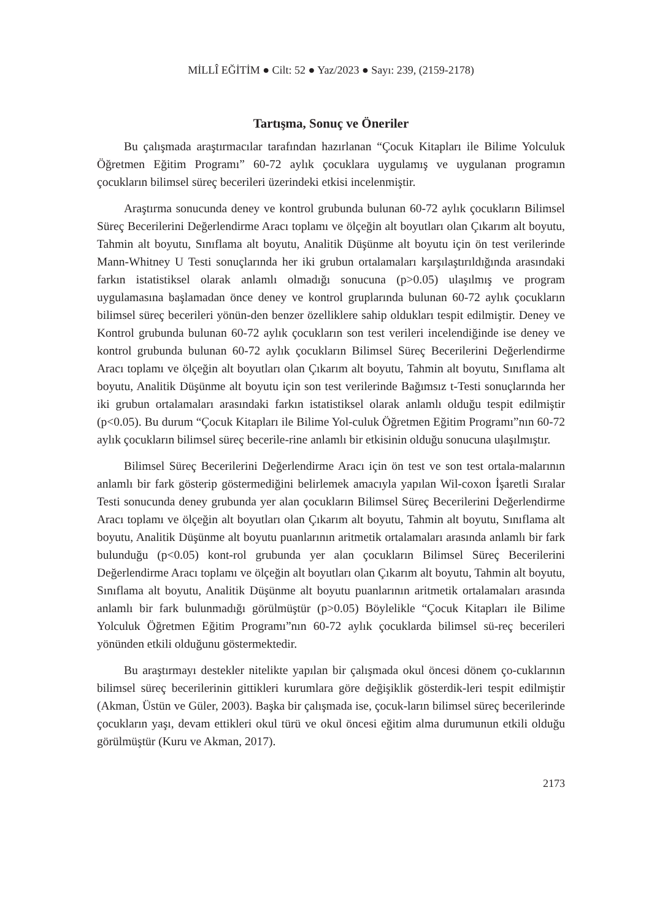MİLLÎ EĞİTİM ● Cilt: 52 ● Yaz/2023 ● Sayı: 239, (2159-2178)
Tartışma, Sonuç ve Öneriler
Bu çalışmada araştırmacılar tarafından hazırlanan “Çocuk Kitapları ile Bilime Yolculuk Öğretmen Eğitim Programı” 60-72 aylık çocuklara uygulamış ve uygulanan programın çocukların bilimsel süreç becerileri üzerindeki etkisi incelenmiştir.
Araştırma sonucunda deney ve kontrol grubunda bulunan 60-72 aylık çocukların Bilimsel Süreç Becerilerini Değerlendirme Aracı toplamı ve ölçeğin alt boyutları olan Çıkarım alt boyutu, Tahmin alt boyutu, Sınıflama alt boyutu, Analitik Düşünme alt boyutu için ön test verilerinde Mann-Whitney U Testi sonuçlarında her iki grubun ortalamaları karşılaştırıldığında arasındaki farkın istatistiksel olarak anlamlı olmadığı sonucuna (p>0.05) ulaşılmış ve program uygulamasına başlamadan önce deney ve kontrol gruplarında bulunan 60-72 aylık çocukların bilimsel süreç becerileri yönün-den benzer özelliklere sahip oldukları tespit edilmiştir. Deney ve Kontrol grubunda bulunan 60-72 aylık çocukların son test verileri incelendiğinde ise deney ve kontrol grubunda bulunan 60-72 aylık çocukların Bilimsel Süreç Becerilerini Değerlendirme Aracı toplamı ve ölçeğin alt boyutları olan Çıkarım alt boyutu, Tahmin alt boyutu, Sınıflama alt boyutu, Analitik Düşünme alt boyutu için son test verilerinde Bağımsız t-Testi sonuçlarında her iki grubun ortalamaları arasındaki farkın istatistiksel olarak anlamlı olduğu tespit edilmiştir (p<0.05). Bu durum “Çocuk Kitapları ile Bilime Yol-culuk Öğretmen Eğitim Programı”nın 60-72 aylık çocukların bilimsel süreç becerile-rine anlamlı bir etkisinin olduğu sonucuna ulaşılmıştır.
Bilimsel Süreç Becerilerini Değerlendirme Aracı için ön test ve son test ortala-malarının anlamlı bir fark gösterip göstermediğini belirlemek amacıyla yapılan Wil-coxon İşaretli Sıralar Testi sonucunda deney grubunda yer alan çocukların Bilimsel Süreç Becerilerini Değerlendirme Aracı toplamı ve ölçeğin alt boyutları olan Çıkarım alt boyutu, Tahmin alt boyutu, Sınıflama alt boyutu, Analitik Düşünme alt boyutu puanlarının aritmetik ortalamaları arasında anlamlı bir fark bulunduğu (p<0.05) kont-rol grubunda yer alan çocukların Bilimsel Süreç Becerilerini Değerlendirme Aracı toplamı ve ölçeğin alt boyutları olan Çıkarım alt boyutu, Tahmin alt boyutu, Sınıflama alt boyutu, Analitik Düşünme alt boyutu puanlarının aritmetik ortalamaları arasında anlamlı bir fark bulunmadığı görülmüştür (p>0.05) Böylelikle “Çocuk Kitapları ile Bilime Yolculuk Öğretmen Eğitim Programı”nın 60-72 aylık çocuklarda bilimsel sü-reç becerileri yönünden etkili olduğunu göstermektedir.
Bu araştırmayı destekler nitelikte yapılan bir çalışmada okul öncesi dönem ço-cuklarının bilimsel süreç becerilerinin gittikleri kurumlara göre değişiklik gösterdik-leri tespit edilmiştir (Akman, Üstün ve Güler, 2003). Başka bir çalışmada ise, çocuk-ların bilimsel süreç becerilerinde çocukların yaşı, devam ettikleri okul türü ve okul öncesi eğitim alma durumunun etkili olduğu görülmüştür (Kuru ve Akman, 2017).
2173